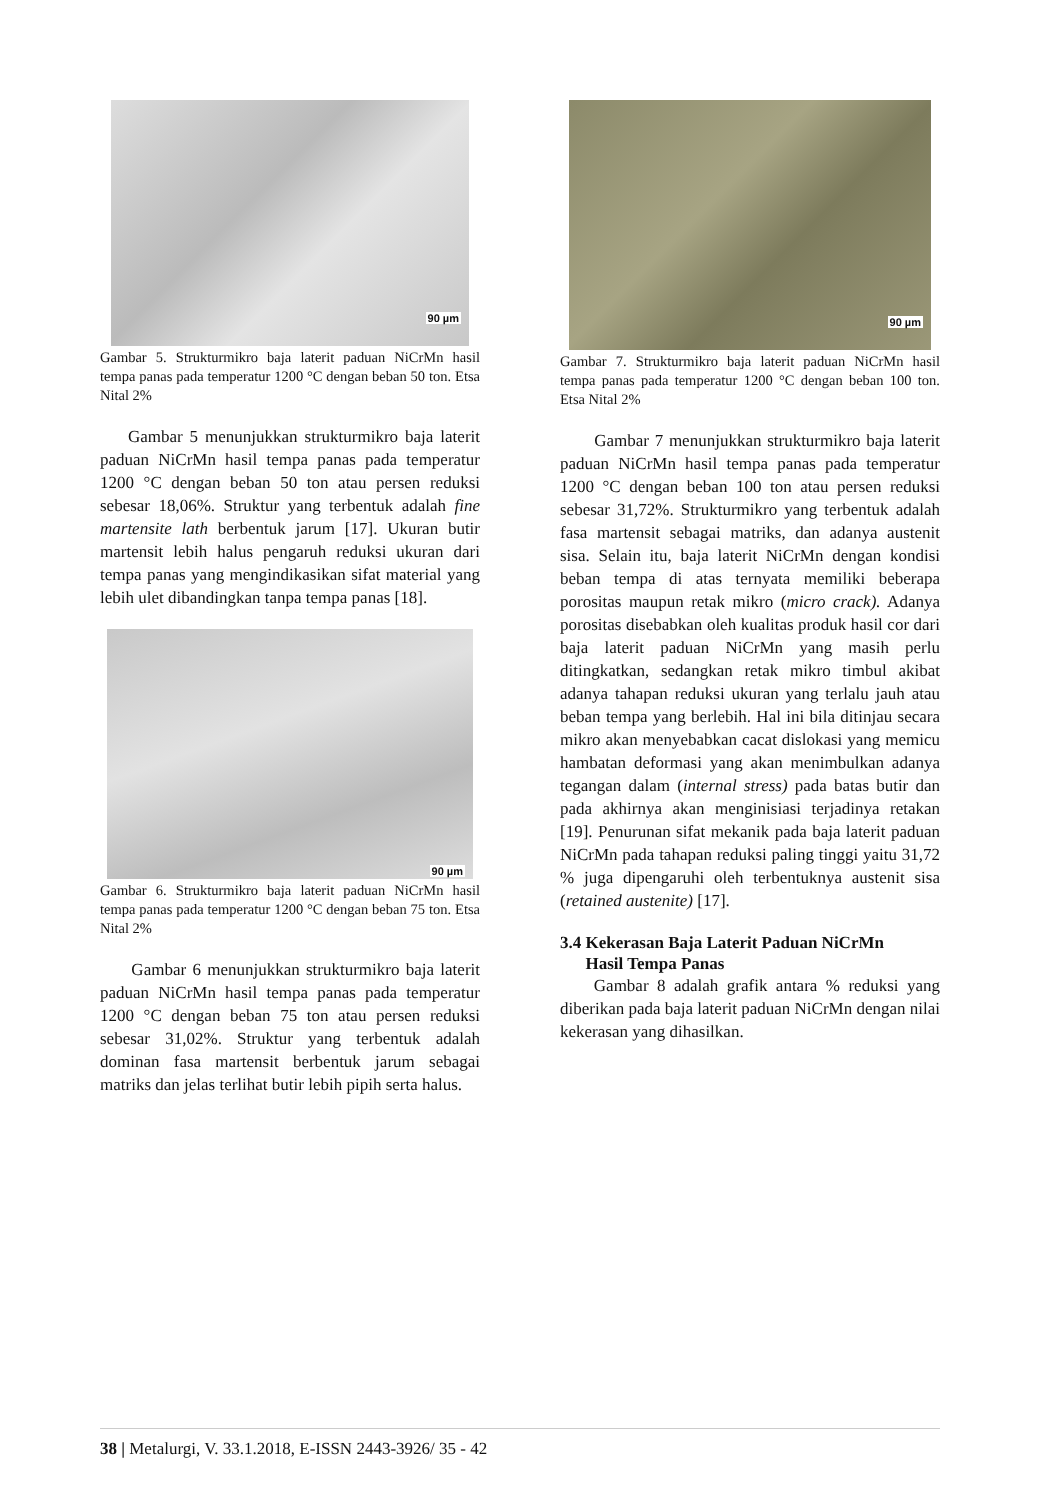90 µm
Gambar 5. Strukturmikro baja laterit paduan NiCrMn hasil tempa panas pada temperatur 1200 °C dengan beban 50 ton. Etsa Nital 2%
Gambar 5 menunjukkan strukturmikro baja laterit paduan NiCrMn hasil tempa panas pada temperatur 1200 °C dengan beban 50 ton atau persen reduksi sebesar 18,06%. Struktur yang terbentuk adalah fine martensite lath berbentuk jarum [17]. Ukuran butir martensit lebih halus pengaruh reduksi ukuran dari tempa panas yang mengindikasikan sifat material yang lebih ulet dibandingkan tanpa tempa panas [18].
90 µm
Gambar 6. Strukturmikro baja laterit paduan NiCrMn hasil tempa panas pada temperatur 1200 °C dengan beban 75 ton. Etsa Nital 2%
Gambar 6 menunjukkan strukturmikro baja laterit paduan NiCrMn hasil tempa panas pada temperatur 1200 °C dengan beban 75 ton atau persen reduksi sebesar 31,02%. Struktur yang terbentuk adalah dominan fasa martensit berbentuk jarum sebagai matriks dan jelas terlihat butir lebih pipih serta halus.
90 µm
Gambar 7. Strukturmikro baja laterit paduan NiCrMn hasil tempa panas pada temperatur 1200 °C dengan beban 100 ton. Etsa Nital 2%
Gambar 7 menunjukkan strukturmikro baja laterit paduan NiCrMn hasil tempa panas pada temperatur 1200 °C dengan beban 100 ton atau persen reduksi sebesar 31,72%. Strukturmikro yang terbentuk adalah fasa martensit sebagai matriks, dan adanya austenit sisa. Selain itu, baja laterit NiCrMn dengan kondisi beban tempa di atas ternyata memiliki beberapa porositas maupun retak mikro (micro crack). Adanya porositas disebabkan oleh kualitas produk hasil cor dari baja laterit paduan NiCrMn yang masih perlu ditingkatkan, sedangkan retak mikro timbul akibat adanya tahapan reduksi ukuran yang terlalu jauh atau beban tempa yang berlebih. Hal ini bila ditinjau secara mikro akan menyebabkan cacat dislokasi yang memicu hambatan deformasi yang akan menimbulkan adanya tegangan dalam (internal stress) pada batas butir dan pada akhirnya akan menginisiasi terjadinya retakan [19]. Penurunan sifat mekanik pada baja laterit paduan NiCrMn pada tahapan reduksi paling tinggi yaitu 31,72 % juga dipengaruhi oleh terbentuknya austenit sisa (retained austenite) [17].
3.4 Kekerasan Baja Laterit Paduan NiCrMn
Hasil Tempa Panas
Gambar 8 adalah grafik antara % reduksi yang diberikan pada baja laterit paduan NiCrMn dengan nilai kekerasan yang dihasilkan.
38 | Metalurgi, V. 33.1.2018, E-ISSN 2443-3926/ 35 - 42